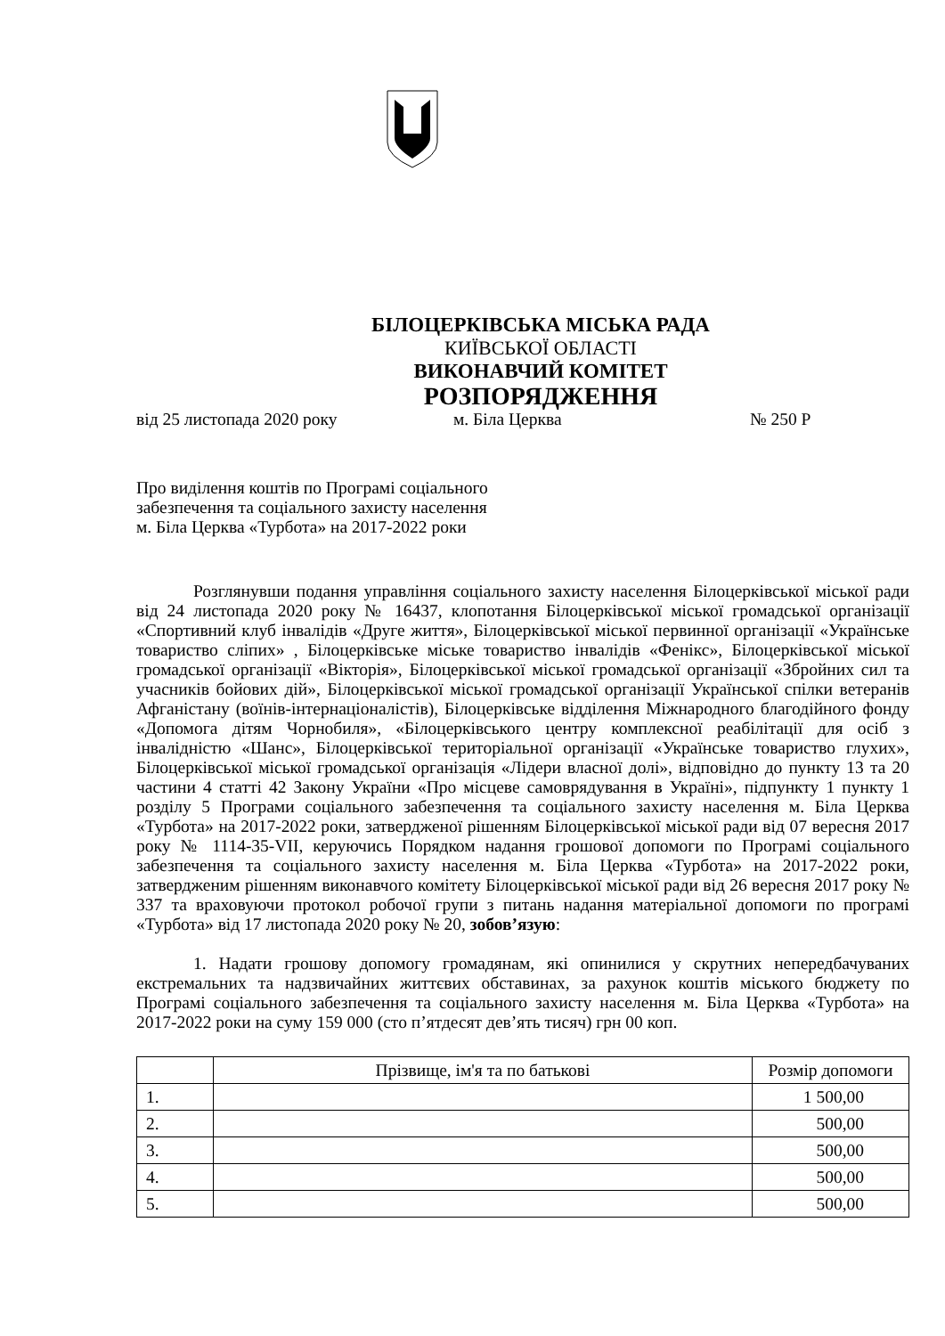БІЛОЦЕРКІВСЬКА МІСЬКА РАДА
КИЇВСЬКОЇ ОБЛАСТІ
ВИКОНАВЧИЙ КОМІТЕТ
РОЗПОРЯДЖЕННЯ
від 25 листопада 2020 року м. Біла Церква № 250 Р
Про виділення коштів по Програмі соціального
забезпечення та соціального захисту населення
м. Біла Церква «Турбота» на 2017-2022 роки
Розглянувши подання управління соціального захисту населення Білоцерківської міської ради від 24 листопада 2020 року № 16437, клопотання Білоцерківської міської громадської організації «Спортивний клуб інвалідів «Друге життя», Білоцерківської міської первинної організації «Українське товариство сліпих» , Білоцерківське міське товариство інвалідів «Фенікс», Білоцерківської міської громадської організації «Вікторія», Білоцерківської міської громадської організації «Збройних сил та учасників бойових дій», Білоцерківської міської громадської організації Української спілки ветеранів Афганістану (воїнів-інтернаціоналістів), Білоцерківське відділення Міжнародного благодійного фонду «Допомога дітям Чорнобиля», «Білоцерківського центру комплексної реабілітації для осіб з інвалідністю «Шанс», Білоцерківської територіальної організації «Українське товариство глухих», Білоцерківської міської громадської організація «Лідери власної долі», відповідно до пункту 13 та 20 частини 4 статті 42 Закону України «Про місцеве самоврядування в Україні», підпункту 1 пункту 1 розділу 5 Програми соціального забезпечення та соціального захисту населення м. Біла Церква «Турбота» на 2017-2022 роки, затвердженої рішенням Білоцерківської міської ради від 07 вересня 2017 року № 1114-35-VII, керуючись Порядком надання грошової допомоги по Програмі соціального забезпечення та соціального захисту населення м. Біла Церква «Турбота» на 2017-2022 роки, затвердженим рішенням виконавчого комітету Білоцерківської міської ради від 26 вересня 2017 року № 337 та враховуючи протокол робочої групи з питань надання матеріальної допомоги по програмі «Турбота» від 17 листопада 2020 року № 20, зобов’язую:
1. Надати грошову допомогу громадянам, які опинилися у скрутних непередбачуваних екстремальних та надзвичайних життєвих обставинах, за рахунок коштів міського бюджету по Програмі соціального забезпечення та соціального захисту населення м. Біла Церква «Турбота» на 2017-2022 роки на суму 159 000 (сто п’ятдесят дев’ять тисяч) грн 00 коп.
| | Прізвище, ім'я та по батькові | Розмір допомоги |
| 1. | | 1 500,00 |
| 2. | | 500,00 |
| 3. | | 500,00 |
| 4. | | 500,00 |
| 5. | | 500,00 |